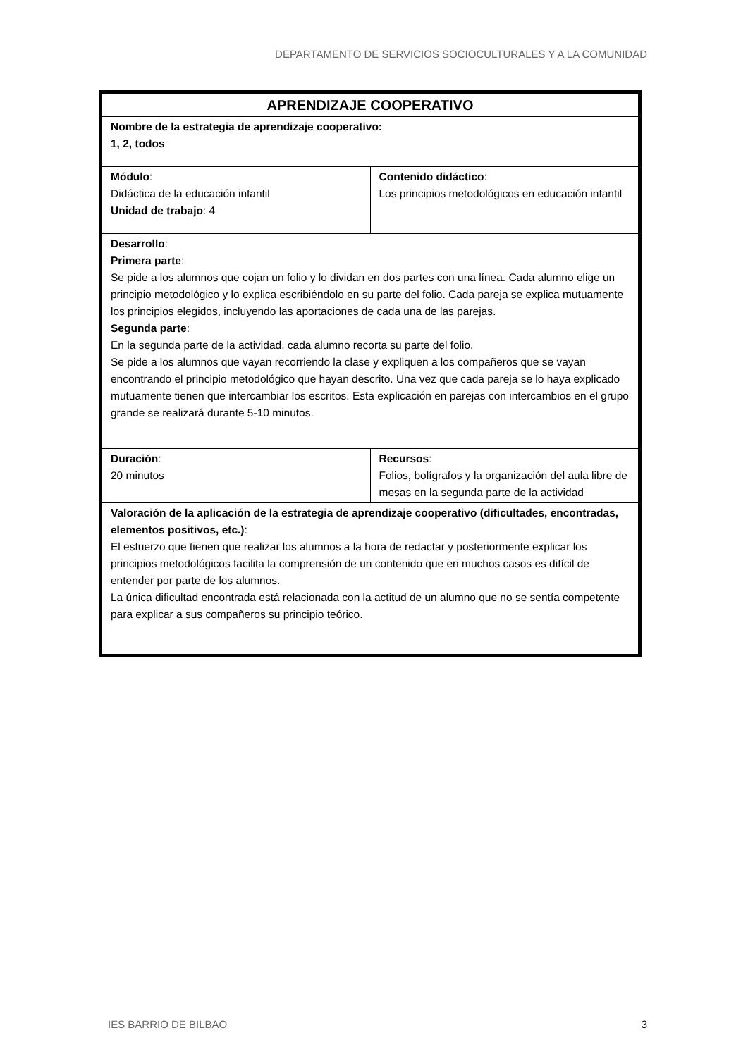DEPARTAMENTO DE SERVICIOS SOCIOCULTURALES Y A LA COMUNIDAD
| APRENDIZAJE COOPERATIVO | |
| --- | --- |
| Nombre de la estrategia de aprendizaje cooperativo: 1, 2, todos | |
| Módulo : Didáctica de la educación infantil Unidad de trabajo : 4 | Contenido didáctico : Los principios metodológicos en educación infantil |
| Desarrollo : Primera parte : Se pide a los alumnos que cojan un folio y lo dividan en dos partes con una línea. Cada alumno elige un principio metodológico y lo explica escribiéndolo en su parte del folio. Cada pareja se explica mutuamente los principios elegidos, incluyendo las aportaciones de cada una de las parejas. Segunda parte : En la segunda parte de la actividad, cada alumno recorta su parte del folio. Se pide a los alumnos que vayan recorriendo la clase y expliquen a los compañeros que se vayan encontrando el principio metodológico que hayan descrito. Una vez que cada pareja se lo haya explicado mutuamente tienen que intercambiar los escritos. Esta explicación en parejas con intercambios en el grupo grande se realizará durante 5-10 minutos. | |
| Duración : 20 minutos | Recursos : Folios, bolígrafos y la organización del aula libre de mesas en la segunda parte de la actividad |
| Valoración de la aplicación de la estrategia de aprendizaje cooperativo (dificultades, encontradas, elementos positivos, etc.) : El esfuerzo que tienen que realizar los alumnos a la hora de redactar y posteriormente explicar los principios metodológicos facilita la comprensión de un contenido que en muchos casos es difícil de entender por parte de los alumnos. La única dificultad encontrada está relacionada con la actitud de un alumno que no se sentía competente para explicar a sus compañeros su principio teórico. | |
IES BARRIO DE BILBAO 3